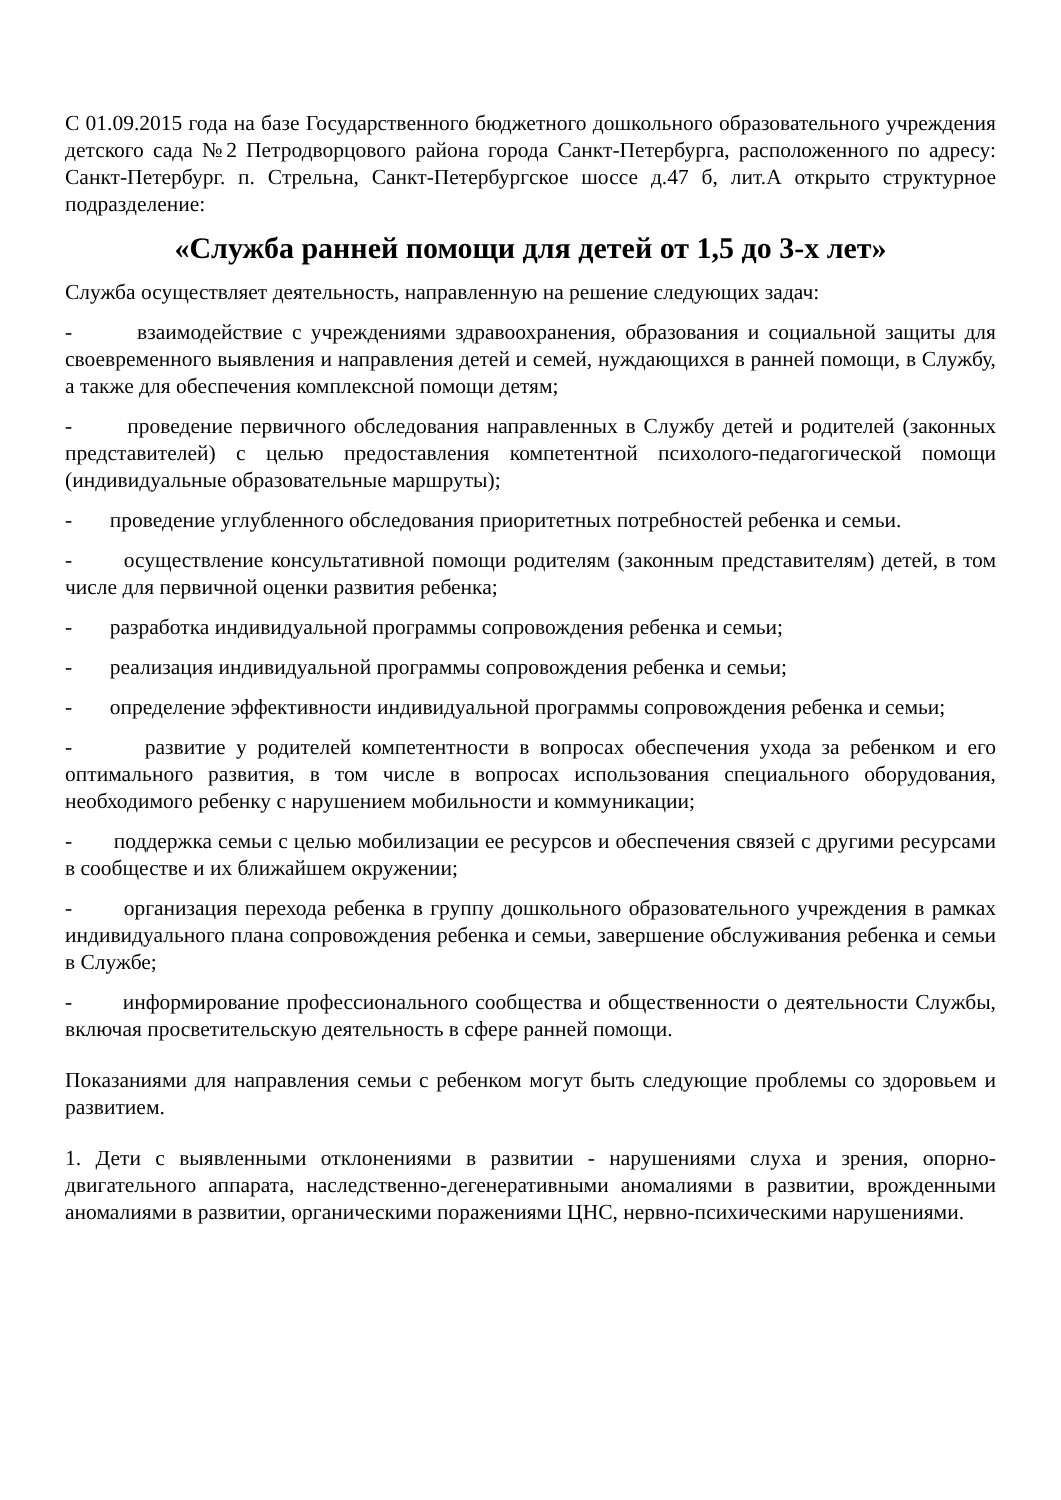С 01.09.2015 года на базе Государственного бюджетного дошкольного образовательного учреждения детского сада №2 Петродворцового района города Санкт-Петербурга, расположенного по адресу: Санкт-Петербург. п. Стрельна, Санкт-Петербургское шоссе д.47 б, лит.А открыто структурное подразделение:
«Служба ранней помощи для детей от 1,5 до 3-х лет»
Служба осуществляет деятельность, направленную на решение следующих задач:
- взаимодействие с учреждениями здравоохранения, образования и социальной защиты для своевременного выявления и направления детей и семей, нуждающихся в ранней помощи, в Службу, а также для обеспечения комплексной помощи детям;
- проведение первичного обследования направленных в Службу детей и родителей (законных представителей) с целью предоставления компетентной психолого-педагогической помощи (индивидуальные образовательные маршруты);
- проведение углубленного обследования приоритетных потребностей ребенка и семьи.
- осуществление консультативной помощи родителям (законным представителям) детей, в том числе для первичной оценки развития ребенка;
- разработка индивидуальной программы сопровождения ребенка и семьи;
- реализация индивидуальной программы сопровождения ребенка и семьи;
- определение эффективности индивидуальной программы сопровождения ребенка и семьи;
- развитие у родителей компетентности в вопросах обеспечения ухода за ребенком и его оптимального развития, в том числе в вопросах использования специального оборудования, необходимого ребенку с нарушением мобильности и коммуникации;
- поддержка семьи с целью мобилизации ее ресурсов и обеспечения связей с другими ресурсами в сообществе и их ближайшем окружении;
- организация перехода ребенка в группу дошкольного образовательного учреждения в рамках индивидуального плана сопровождения ребенка и семьи, завершение обслуживания ребенка и семьи в Службе;
- информирование профессионального сообщества и общественности о деятельности Службы, включая просветительскую деятельность в сфере ранней помощи.
Показаниями для направления семьи с ребенком могут быть следующие проблемы со здоровьем и развитием.
1. Дети с выявленными отклонениями в развитии - нарушениями слуха и зрения, опорно-двигательного аппарата, наследственно-дегенеративными аномалиями в развитии, врожденными аномалиями в развитии, органическими поражениями ЦНС, нервно-психическими нарушениями.